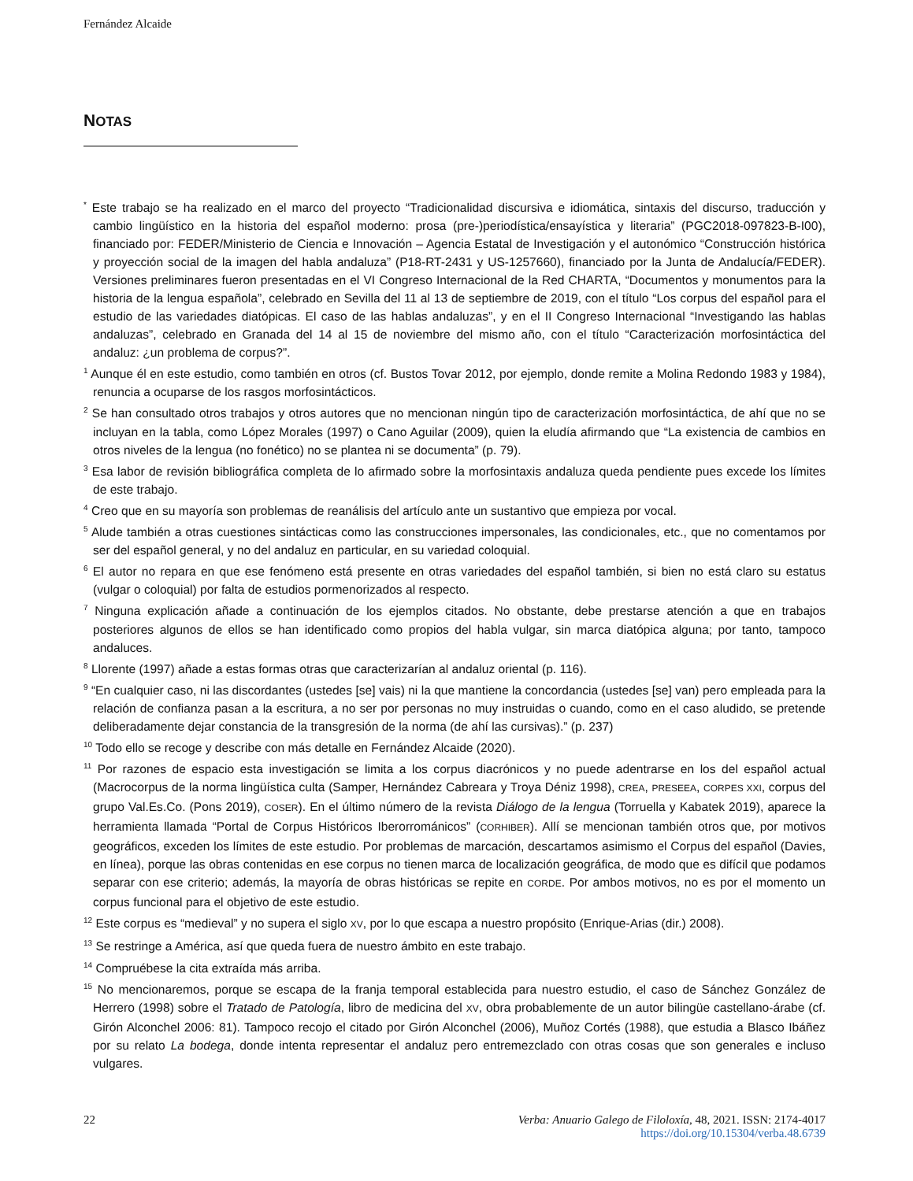Fernández Alcaide
NOTAS
<sup>*</sup> Este trabajo se ha realizado en el marco del proyecto “Tradicionalidad discursiva e idiomática, sintaxis del discurso, traducción y cambio lingüístico en la historia del español moderno: prosa (pre-)periodística/ensayística y literaria” (PGC2018-097823-B-I00), financiado por: FEDER/Ministerio de Ciencia e Innovación – Agencia Estatal de Investigación y el autonómico “Construcción histórica y proyección social de la imagen del habla andaluza” (P18-RT-2431 y US-1257660), financiado por la Junta de Andalucía/FEDER). Versiones preliminares fueron presentadas en el VI Congreso Internacional de la Red CHARTA, “Documentos y monumentos para la historia de la lengua española”, celebrado en Sevilla del 11 al 13 de septiembre de 2019, con el título “Los corpus del español para el estudio de las variedades diatópicas. El caso de las hablas andaluzas”, y en el II Congreso Internacional “Investigando las hablas andaluzas”, celebrado en Granada del 14 al 15 de noviembre del mismo año, con el título “Caracterización morfosintáctica del andaluz: ¿un problema de corpus?”.
<sup>1</sup> Aunque él en este estudio, como también en otros (cf. Bustos Tovar 2012, por ejemplo, donde remite a Molina Redondo 1983 y 1984), renuncia a ocuparse de los rasgos morfosintácticos.
<sup>2</sup> Se han consultado otros trabajos y otros autores que no mencionan ningún tipo de caracterización morfosintáctica, de ahí que no se incluyan en la tabla, como López Morales (1997) o Cano Aguilar (2009), quien la eludía afirmando que “La existencia de cambios en otros niveles de la lengua (no fonético) no se plantea ni se documenta” (p. 79).
<sup>3</sup> Esa labor de revisión bibliográfica completa de lo afirmado sobre la morfosintaxis andaluza queda pendiente pues excede los límites de este trabajo.
<sup>4</sup> Creo que en su mayoría son problemas de reanálisis del artículo ante un sustantivo que empieza por vocal.
<sup>5</sup> Alude también a otras cuestiones sintácticas como las construcciones impersonales, las condicionales, etc., que no comentamos por ser del español general, y no del andaluz en particular, en su variedad coloquial.
<sup>6</sup> El autor no repara en que ese fenómeno está presente en otras variedades del español también, si bien no está claro su estatus (vulgar o coloquial) por falta de estudios pormenorizados al respecto.
<sup>7</sup> Ninguna explicación añade a continuación de los ejemplos citados. No obstante, debe prestarse atención a que en trabajos posteriores algunos de ellos se han identificado como propios del habla vulgar, sin marca diatópica alguna; por tanto, tampoco andaluces.
<sup>8</sup> Llorente (1997) añade a estas formas otras que caracterizarían al andaluz oriental (p. 116).
<sup>9</sup> “En cualquier caso, ni las discordantes (ustedes [se] vais) ni la que mantiene la concordancia (ustedes [se] van) pero empleada para la relación de confianza pasan a la escritura, a no ser por personas no muy instruidas o cuando, como en el caso aludido, se pretende deliberadamente dejar constancia de la transgresión de la norma (de ahí las cursivas).” (p. 237)
<sup>10</sup> Todo ello se recoge y describe con más detalle en Fernández Alcaide (2020).
<sup>11</sup> Por razones de espacio esta investigación se limita a los corpus diacrónicos y no puede adentrarse en los del español actual (Macrocorpus de la norma lingüística culta (Samper, Hernández Cabreara y Troya Déniz 1998), CREA, PRESEEA, CORPES XXI, corpus del grupo Val.Es.Co. (Pons 2019), COSER). En el último número de la revista Diálogo de la lengua (Torruella y Kabatek 2019), aparece la herramienta llamada “Portal de Corpus Históricos Iberorrománicos” (CORHIBER). Allí se mencionan también otros que, por motivos geográficos, exceden los límites de este estudio. Por problemas de marcación, descartamos asimismo el Corpus del español (Davies, en línea), porque las obras contenidas en ese corpus no tienen marca de localización geográfica, de modo que es difícil que podamos separar con ese criterio; además, la mayoría de obras históricas se repite en CORDE. Por ambos motivos, no es por el momento un corpus funcional para el objetivo de este estudio.
<sup>12</sup> Este corpus es “medieval” y no supera el siglo XV, por lo que escapa a nuestro propósito (Enrique-Arias (dir.) 2008).
<sup>13</sup> Se restringe a América, así que queda fuera de nuestro ámbito en este trabajo.
<sup>14</sup> Compruébese la cita extraída más arriba.
<sup>15</sup> No mencionaremos, porque se escapa de la franja temporal establecida para nuestro estudio, el caso de Sánchez González de Herrero (1998) sobre el Tratado de Patología, libro de medicina del XV, obra probablemente de un autor bilingüe castellano-árabe (cf. Girón Alconchel 2006: 81). Tampoco recojo el citado por Girón Alconchel (2006), Muñoz Cortés (1988), que estudia a Blasco Ibáñez por su relato La bodega, donde intenta representar el andaluz pero entremezclado con otras cosas que son generales e incluso vulgares.
22 Verba: Anuario Galego de Filoloxía, 48, 2021. ISSN: 2174-4017
https://doi.org/10.15304/verba.48.6739